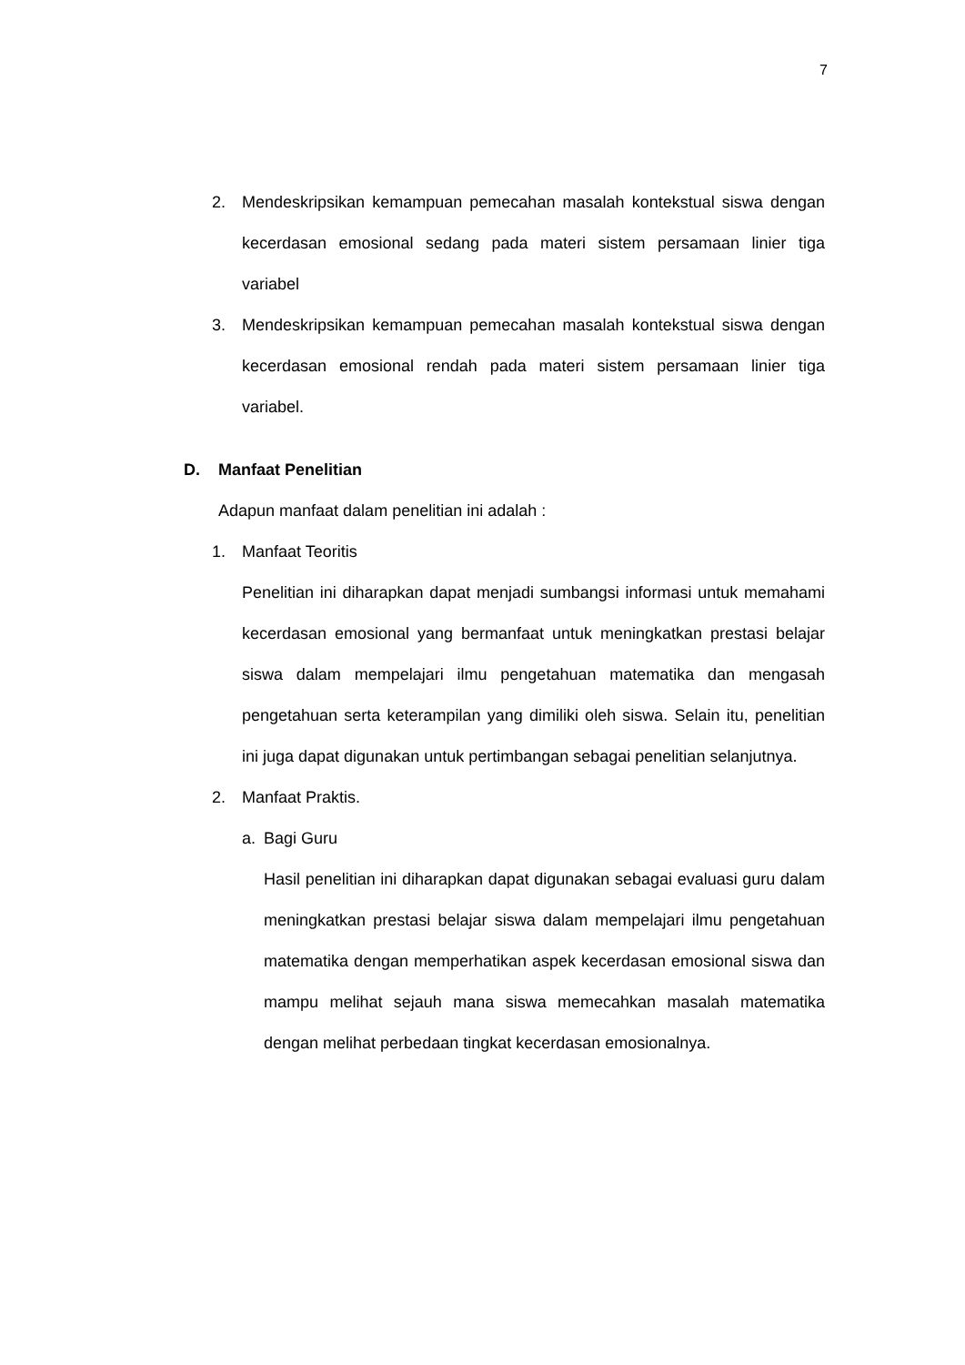7
2. Mendeskripsikan kemampuan pemecahan masalah kontekstual siswa dengan kecerdasan emosional sedang pada materi sistem persamaan linier tiga variabel
3. Mendeskripsikan kemampuan pemecahan masalah kontekstual siswa dengan kecerdasan emosional rendah pada materi sistem persamaan linier tiga variabel.
D. Manfaat Penelitian
Adapun manfaat dalam penelitian ini adalah :
1. Manfaat Teoritis
Penelitian ini diharapkan dapat menjadi sumbangsi informasi untuk memahami kecerdasan emosional yang bermanfaat untuk meningkatkan prestasi belajar siswa dalam mempelajari ilmu pengetahuan matematika dan mengasah pengetahuan serta keterampilan yang dimiliki oleh siswa. Selain itu, penelitian ini juga dapat digunakan untuk pertimbangan sebagai penelitian selanjutnya.
2. Manfaat Praktis.
a. Bagi Guru
Hasil penelitian ini diharapkan dapat digunakan sebagai evaluasi guru dalam meningkatkan prestasi belajar siswa dalam mempelajari ilmu pengetahuan matematika dengan memperhatikan aspek kecerdasan emosional siswa dan mampu melihat sejauh mana siswa memecahkan masalah matematika dengan melihat perbedaan tingkat kecerdasan emosionalnya.